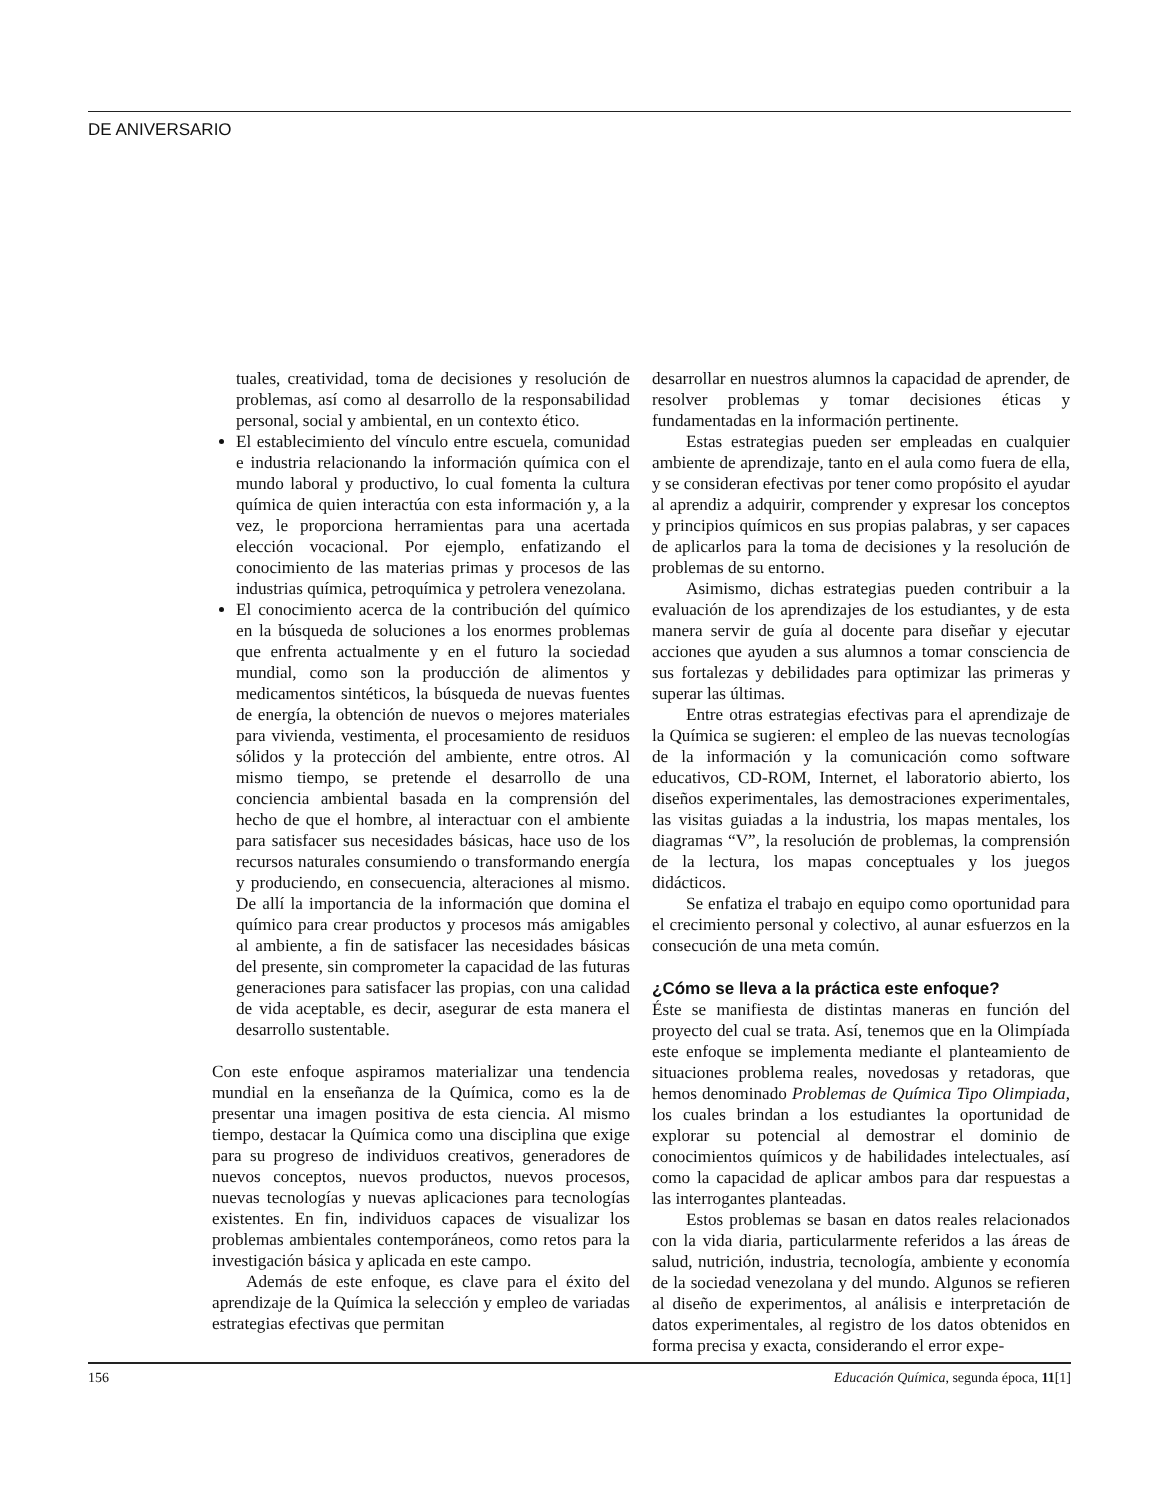DE ANIVERSARIO
tuales, creatividad, toma de decisiones y resolución de problemas, así como al desarrollo de la responsabilidad personal, social y ambiental, en un contexto ético.
El establecimiento del vínculo entre escuela, comunidad e industria relacionando la información química con el mundo laboral y productivo, lo cual fomenta la cultura química de quien interactúa con esta información y, a la vez, le proporciona herramientas para una acertada elección vocacional. Por ejemplo, enfatizando el conocimiento de las materias primas y procesos de las industrias química, petroquímica y petrolera venezolana.
El conocimiento acerca de la contribución del químico en la búsqueda de soluciones a los enormes problemas que enfrenta actualmente y en el futuro la sociedad mundial, como son la producción de alimentos y medicamentos sintéticos, la búsqueda de nuevas fuentes de energía, la obtención de nuevos o mejores materiales para vivienda, vestimenta, el procesamiento de residuos sólidos y la protección del ambiente, entre otros. Al mismo tiempo, se pretende el desarrollo de una conciencia ambiental basada en la comprensión del hecho de que el hombre, al interactuar con el ambiente para satisfacer sus necesidades básicas, hace uso de los recursos naturales consumiendo o transformando energía y produciendo, en consecuencia, alteraciones al mismo. De allí la importancia de la información que domina el químico para crear productos y procesos más amigables al ambiente, a fin de satisfacer las necesidades básicas del presente, sin comprometer la capacidad de las futuras generaciones para satisfacer las propias, con una calidad de vida aceptable, es decir, asegurar de esta manera el desarrollo sustentable.
Con este enfoque aspiramos materializar una tendencia mundial en la enseñanza de la Química, como es la de presentar una imagen positiva de esta ciencia. Al mismo tiempo, destacar la Química como una disciplina que exige para su progreso de individuos creativos, generadores de nuevos conceptos, nuevos productos, nuevos procesos, nuevas tecnologías y nuevas aplicaciones para tecnologías existentes. En fin, individuos capaces de visualizar los problemas ambientales contemporáneos, como retos para la investigación básica y aplicada en este campo.
Además de este enfoque, es clave para el éxito del aprendizaje de la Química la selección y empleo de variadas estrategias efectivas que permitan
desarrollar en nuestros alumnos la capacidad de aprender, de resolver problemas y tomar decisiones éticas y fundamentadas en la información pertinente.
Estas estrategias pueden ser empleadas en cualquier ambiente de aprendizaje, tanto en el aula como fuera de ella, y se consideran efectivas por tener como propósito el ayudar al aprendiz a adquirir, comprender y expresar los conceptos y principios químicos en sus propias palabras, y ser capaces de aplicarlos para la toma de decisiones y la resolución de problemas de su entorno.
Asimismo, dichas estrategias pueden contribuir a la evaluación de los aprendizajes de los estudiantes, y de esta manera servir de guía al docente para diseñar y ejecutar acciones que ayuden a sus alumnos a tomar consciencia de sus fortalezas y debilidades para optimizar las primeras y superar las últimas.
Entre otras estrategias efectivas para el aprendizaje de la Química se sugieren: el empleo de las nuevas tecnologías de la información y la comunicación como software educativos, CD-ROM, Internet, el laboratorio abierto, los diseños experimentales, las demostraciones experimentales, las visitas guiadas a la industria, los mapas mentales, los diagramas “V”, la resolución de problemas, la comprensión de la lectura, los mapas conceptuales y los juegos didácticos.
Se enfatiza el trabajo en equipo como oportunidad para el crecimiento personal y colectivo, al aunar esfuerzos en la consecución de una meta común.
¿Cómo se lleva a la práctica este enfoque?
Éste se manifiesta de distintas maneras en función del proyecto del cual se trata. Así, tenemos que en la Olimpíada este enfoque se implementa mediante el planteamiento de situaciones problema reales, novedosas y retadoras, que hemos denominado Problemas de Química Tipo Olimpiada, los cuales brindan a los estudiantes la oportunidad de explorar su potencial al demostrar el dominio de conocimientos químicos y de habilidades intelectuales, así como la capacidad de aplicar ambos para dar respuestas a las interrogantes planteadas.
Estos problemas se basan en datos reales relacionados con la vida diaria, particularmente referidos a las áreas de salud, nutrición, industria, tecnología, ambiente y economía de la sociedad venezolana y del mundo. Algunos se refieren al diseño de experimentos, al análisis e interpretación de datos experimentales, al registro de los datos obtenidos en forma precisa y exacta, considerando el error expe-
156 Educación Química, segunda época, 11[1]